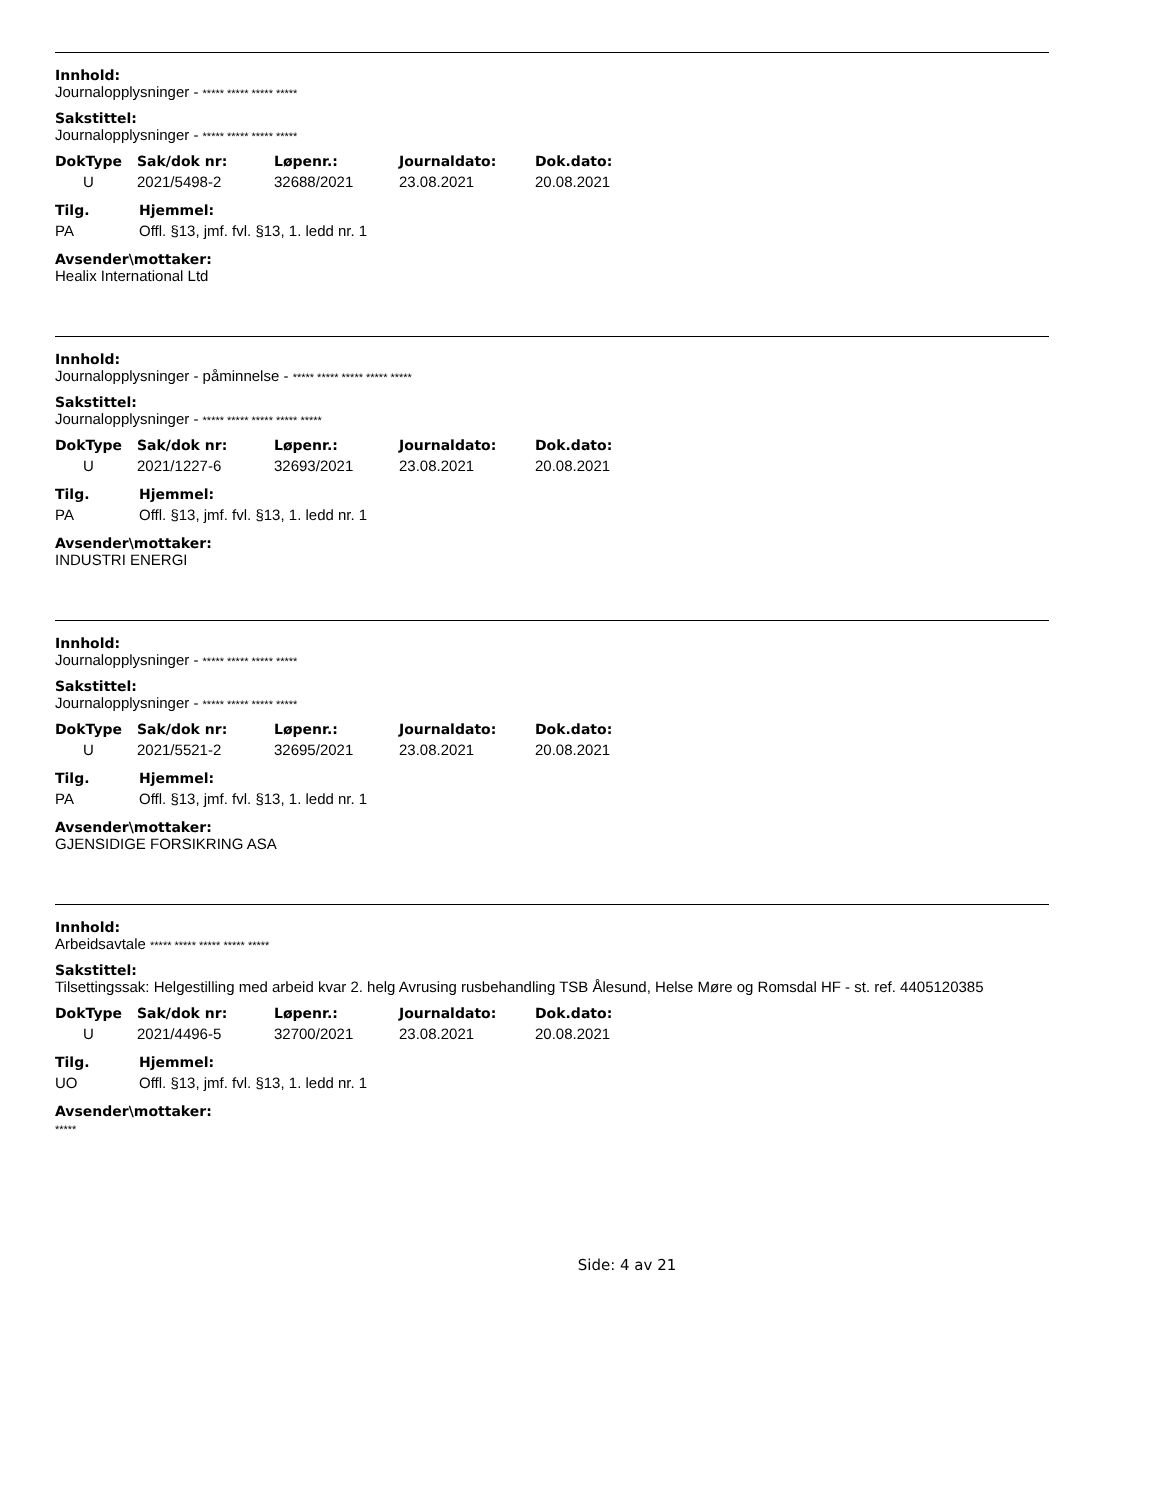Innhold:
Journalopplysninger - ***** ***** ***** *****
Sakstittel:
Journalopplysninger - ***** ***** ***** *****
| DokType | Sak/dok nr: | Løpenr.: | Journaldato: | Dok.dato: |
| --- | --- | --- | --- | --- |
| U | 2021/5498-2 | 32688/2021 | 23.08.2021 | 20.08.2021 |
| Tilg. | Hjemmel: |
| --- | --- |
| PA | Offl. §13, jmf. fvl. §13, 1. ledd nr. 1 |
Avsender\mottaker:
Healix International Ltd
Innhold:
Journalopplysninger - påminnelse - ***** ***** ***** ***** *****
Sakstittel:
Journalopplysninger - ***** ***** ***** ***** *****
| DokType | Sak/dok nr: | Løpenr.: | Journaldato: | Dok.dato: |
| --- | --- | --- | --- | --- |
| U | 2021/1227-6 | 32693/2021 | 23.08.2021 | 20.08.2021 |
| Tilg. | Hjemmel: |
| --- | --- |
| PA | Offl. §13, jmf. fvl. §13, 1. ledd nr. 1 |
Avsender\mottaker:
INDUSTRI ENERGI
Innhold:
Journalopplysninger - ***** ***** ***** *****
Sakstittel:
Journalopplysninger - ***** ***** ***** *****
| DokType | Sak/dok nr: | Løpenr.: | Journaldato: | Dok.dato: |
| --- | --- | --- | --- | --- |
| U | 2021/5521-2 | 32695/2021 | 23.08.2021 | 20.08.2021 |
| Tilg. | Hjemmel: |
| --- | --- |
| PA | Offl. §13, jmf. fvl. §13, 1. ledd nr. 1 |
Avsender\mottaker:
GJENSIDIGE FORSIKRING ASA
Innhold:
Arbeidsavtale ***** ***** ***** ***** *****
Sakstittel:
Tilsettingssak: Helgestilling med arbeid kvar 2. helg Avrusing rusbehandling TSB Ålesund, Helse Møre og Romsdal HF - st. ref. 4405120385
| DokType | Sak/dok nr: | Løpenr.: | Journaldato: | Dok.dato: |
| --- | --- | --- | --- | --- |
| U | 2021/4496-5 | 32700/2021 | 23.08.2021 | 20.08.2021 |
| Tilg. | Hjemmel: |
| --- | --- |
| UO | Offl. §13, jmf. fvl. §13, 1. ledd nr. 1 |
Avsender\mottaker:
*****
Side: 4 av 21